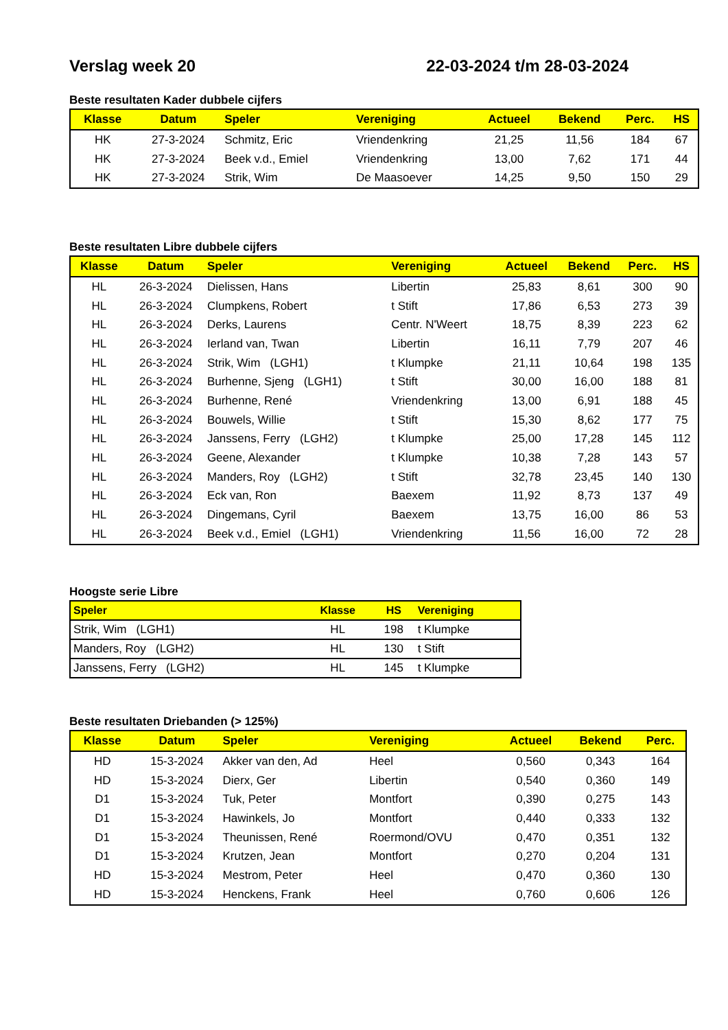Verslag week 20 22-03-2024 t/m 28-03-2024
Beste resultaten Kader dubbele cijfers
| Klasse | Datum | Speler | Vereniging | Actueel | Bekend | Perc. | HS |
| --- | --- | --- | --- | --- | --- | --- | --- |
| HK | 27-3-2024 | Schmitz, Eric | Vriendenkring | 21,25 | 11,56 | 184 | 67 |
| HK | 27-3-2024 | Beek v.d., Emiel | Vriendenkring | 13,00 | 7,62 | 171 | 44 |
| HK | 27-3-2024 | Strik, Wim | De Maasoever | 14,25 | 9,50 | 150 | 29 |
Beste resultaten Libre dubbele cijfers
| Klasse | Datum | Speler | Vereniging | Actueel | Bekend | Perc. | HS |
| --- | --- | --- | --- | --- | --- | --- | --- |
| HL | 26-3-2024 | Dielissen, Hans | Libertin | 25,83 | 8,61 | 300 | 90 |
| HL | 26-3-2024 | Clumpkens, Robert | t Stift | 17,86 | 6,53 | 273 | 39 |
| HL | 26-3-2024 | Derks, Laurens | Centr. N'Weert | 18,75 | 8,39 | 223 | 62 |
| HL | 26-3-2024 | Ierland van, Twan | Libertin | 16,11 | 7,79 | 207 | 46 |
| HL | 26-3-2024 | Strik, Wim (LGH1) | t Klumpke | 21,11 | 10,64 | 198 | 135 |
| HL | 26-3-2024 | Burhenne, Sjeng (LGH1) | t Stift | 30,00 | 16,00 | 188 | 81 |
| HL | 26-3-2024 | Burhenne, René | Vriendenkring | 13,00 | 6,91 | 188 | 45 |
| HL | 26-3-2024 | Bouwels, Willie | t Stift | 15,30 | 8,62 | 177 | 75 |
| HL | 26-3-2024 | Janssens, Ferry (LGH2) | t Klumpke | 25,00 | 17,28 | 145 | 112 |
| HL | 26-3-2024 | Geene, Alexander | t Klumpke | 10,38 | 7,28 | 143 | 57 |
| HL | 26-3-2024 | Manders, Roy (LGH2) | t Stift | 32,78 | 23,45 | 140 | 130 |
| HL | 26-3-2024 | Eck van, Ron | Baexem | 11,92 | 8,73 | 137 | 49 |
| HL | 26-3-2024 | Dingemans, Cyril | Baexem | 13,75 | 16,00 | 86 | 53 |
| HL | 26-3-2024 | Beek v.d., Emiel (LGH1) | Vriendenkring | 11,56 | 16,00 | 72 | 28 |
Hoogste serie Libre
| Speler | Klasse | HS | Vereniging |
| --- | --- | --- | --- |
| Strik, Wim (LGH1) | HL | 198 | t Klumpke |
| Manders, Roy (LGH2) | HL | 130 | t Stift |
| Janssens, Ferry (LGH2) | HL | 145 | t Klumpke |
Beste resultaten Driebanden (> 125%)
| Klasse | Datum | Speler | Vereniging | Actueel | Bekend | Perc. |
| --- | --- | --- | --- | --- | --- | --- |
| HD | 15-3-2024 | Akker van den, Ad | Heel | 0,560 | 0,343 | 164 |
| HD | 15-3-2024 | Dierx, Ger | Libertin | 0,540 | 0,360 | 149 |
| D1 | 15-3-2024 | Tuk, Peter | Montfort | 0,390 | 0,275 | 143 |
| D1 | 15-3-2024 | Hawinkels, Jo | Montfort | 0,440 | 0,333 | 132 |
| D1 | 15-3-2024 | Theunissen, René | Roermond/OVU | 0,470 | 0,351 | 132 |
| D1 | 15-3-2024 | Krutzen, Jean | Montfort | 0,270 | 0,204 | 131 |
| HD | 15-3-2024 | Mestrom, Peter | Heel | 0,470 | 0,360 | 130 |
| HD | 15-3-2024 | Henckens, Frank | Heel | 0,760 | 0,606 | 126 |